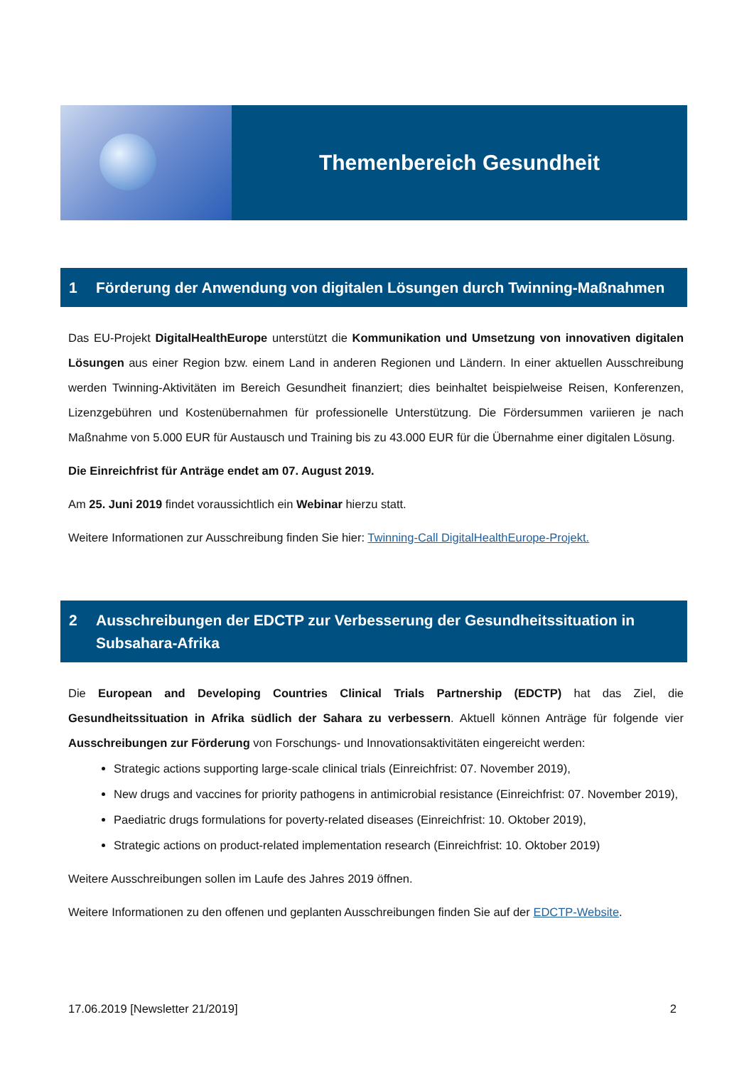Themenbereich Gesundheit
1 Förderung der Anwendung von digitalen Lösungen durch Twinning-Maßnahmen
Das EU-Projekt DigitalHealthEurope unterstützt die Kommunikation und Umsetzung von innovativen digitalen Lösungen aus einer Region bzw. einem Land in anderen Regionen und Ländern. In einer aktuellen Ausschreibung werden Twinning-Aktivitäten im Bereich Gesundheit finanziert; dies beinhaltet beispielweise Reisen, Konferenzen, Lizenzgebühren und Kostenübernahmen für professionelle Unterstützung. Die Fördersummen variieren je nach Maßnahme von 5.000 EUR für Austausch und Training bis zu 43.000 EUR für die Übernahme einer digitalen Lösung.
Die Einreichfrist für Anträge endet am 07. August 2019.
Am 25. Juni 2019 findet voraussichtlich ein Webinar hierzu statt.
Weitere Informationen zur Ausschreibung finden Sie hier: Twinning-Call DigitalHealthEurope-Projekt.
2 Ausschreibungen der EDCTP zur Verbesserung der Gesundheitssituation in Subsahara-Afrika
Die European and Developing Countries Clinical Trials Partnership (EDCTP) hat das Ziel, die Gesundheitssituation in Afrika südlich der Sahara zu verbessern. Aktuell können Anträge für folgende vier Ausschreibungen zur Förderung von Forschungs- und Innovationsaktivitäten eingereicht werden:
Strategic actions supporting large-scale clinical trials (Einreichfrist: 07. November 2019),
New drugs and vaccines for priority pathogens in antimicrobial resistance (Einreichfrist: 07. November 2019),
Paediatric drugs formulations for poverty-related diseases (Einreichfrist: 10. Oktober 2019),
Strategic actions on product-related implementation research (Einreichfrist: 10. Oktober 2019)
Weitere Ausschreibungen sollen im Laufe des Jahres 2019 öffnen.
Weitere Informationen zu den offenen und geplanten Ausschreibungen finden Sie auf der EDCTP-Website.
17.06.2019 [Newsletter 21/2019] 2